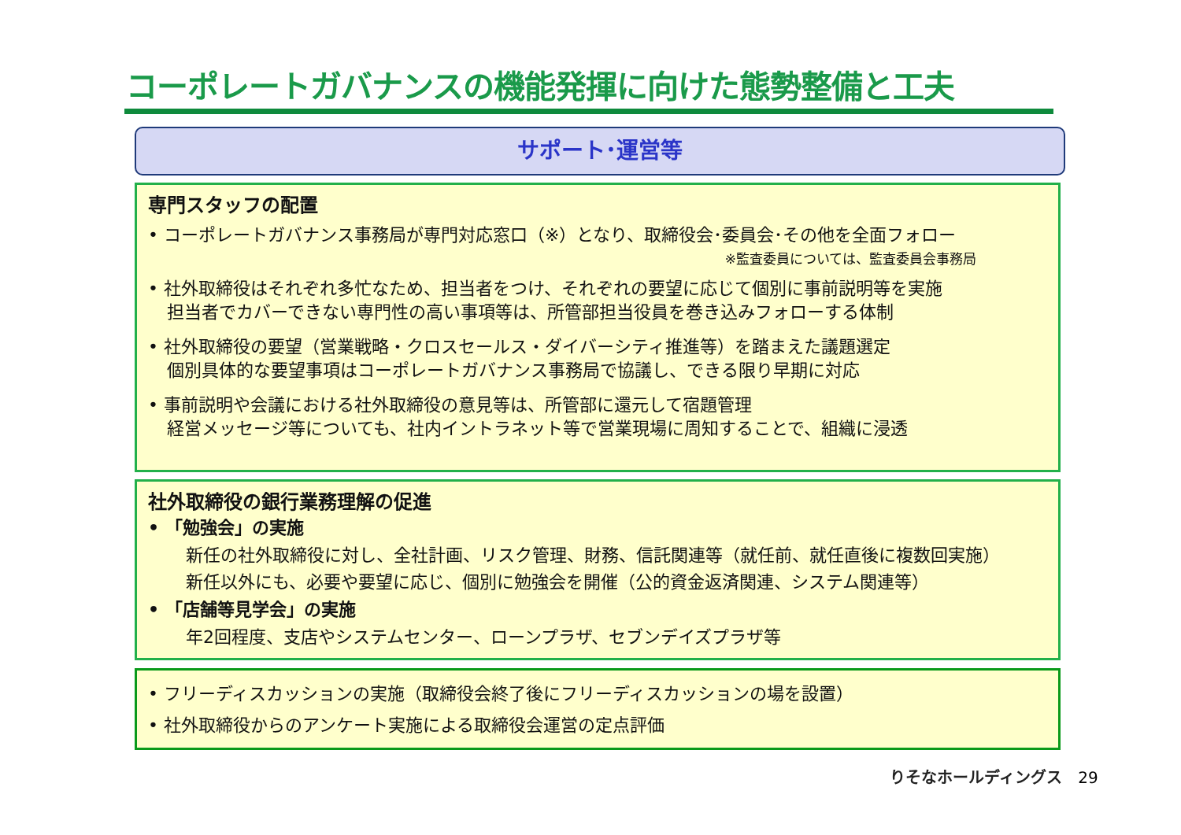コーポレートガバナンスの機能発揮に向けた態勢整備と工夫
サポート･運営等
専門スタッフの配置
• コーポレートガバナンス事務局が専門対応窓口（※）となり、取締役会･委員会･その他を全面フォロー
※監査委員については、監査委員会事務局
• 社外取締役はそれぞれ多忙なため、担当者をつけ、それぞれの要望に応じて個別に事前説明等を実施
担当者でカバーできない専門性の高い事項等は、所管部担当役員を巻き込みフォローする体制
• 社外取締役の要望（営業戦略・クロスセールス・ダイバーシティ推進等）を踏まえた議題選定
個別具体的な要望事項はコーポレートガバナンス事務局で協議し、できる限り早期に対応
• 事前説明や会議における社外取締役の意見等は、所管部に還元して宿題管理
経営メッセージ等についても、社内イントラネット等で営業現場に周知することで、組織に浸透
社外取締役の銀行業務理解の促進
• 「勉強会」の実施
新任の社外取締役に対し、全社計画、リスク管理、財務、信託関連等（就任前、就任直後に複数回実施）
新任以外にも、必要や要望に応じ、個別に勉強会を開催（公的資金返済関連、システム関連等）
• 「店舗等見学会」の実施
年2回程度、支店やシステムセンター、ローンプラザ、セブンデイズプラザ等
• フリーディスカッションの実施（取締役会終了後にフリーディスカッションの場を設置）
• 社外取締役からのアンケート実施による取締役会運営の定点評価
りそなホールディングス 29